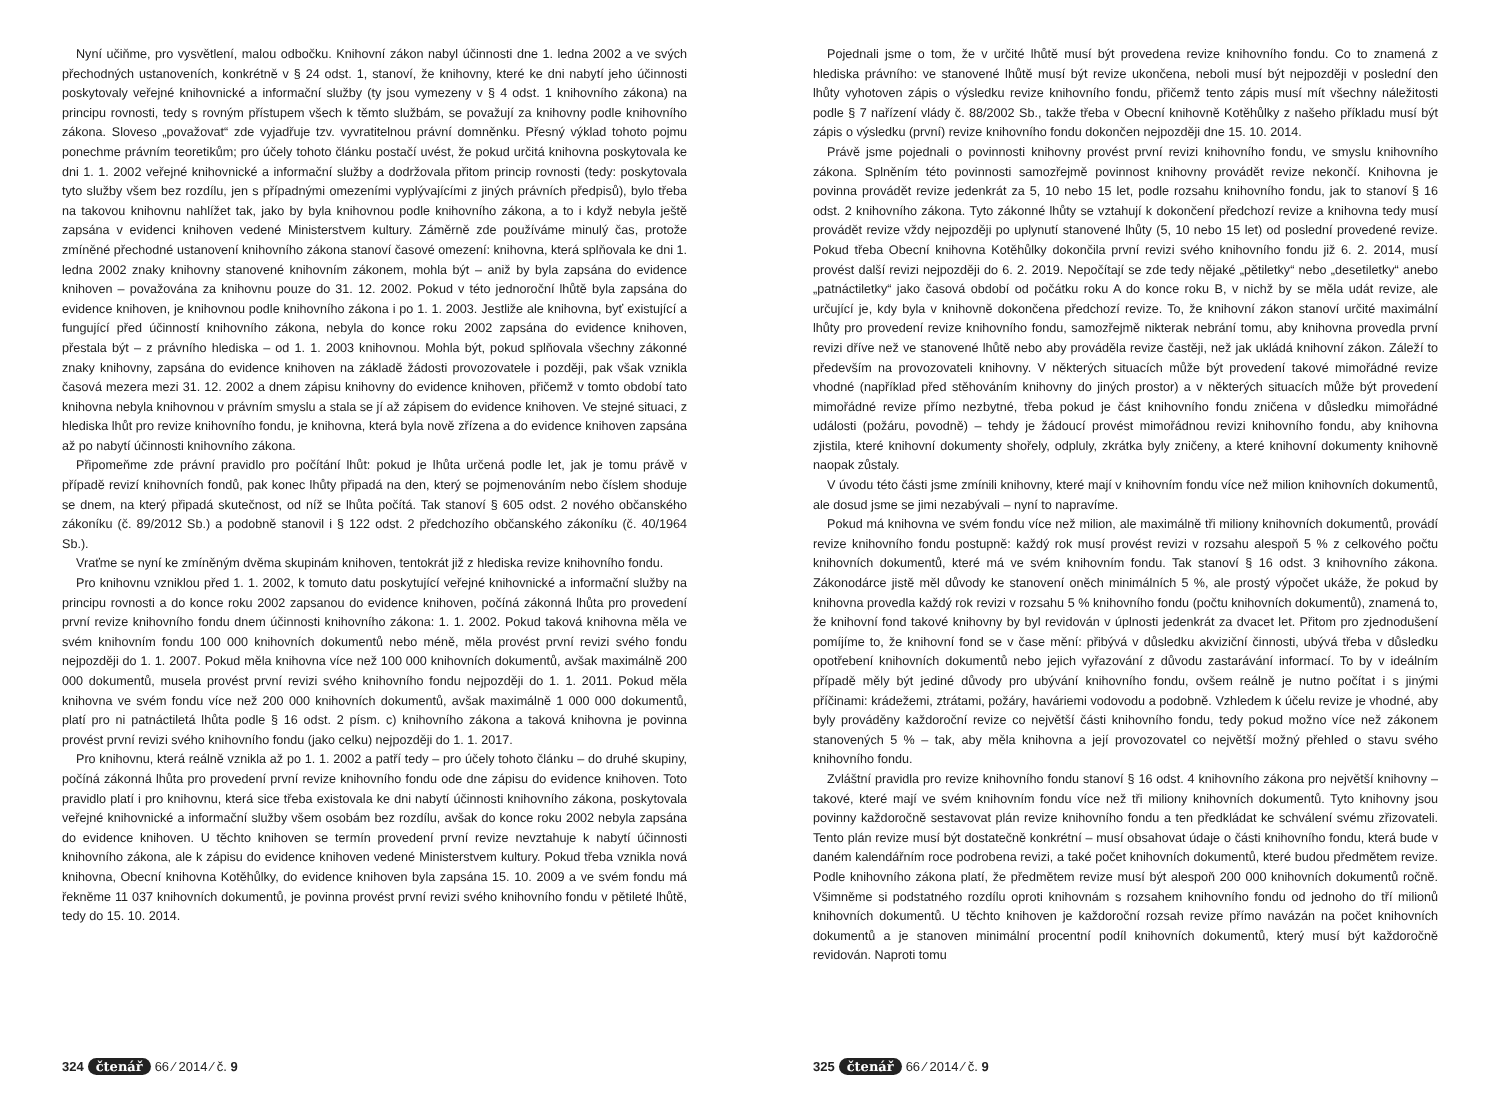Nyní učiňme, pro vysvětlení, malou odbočku. Knihovní zákon nabyl účinnosti dne 1. ledna 2002 a ve svých přechodných ustanoveních, konkrétně v § 24 odst. 1, stanoví, že knihovny, které ke dni nabytí jeho účinnosti poskytovaly veřejné knihovnické a informační služby (ty jsou vymezeny v § 4 odst. 1 knihovního zákona) na principu rovnosti, tedy s rovným přístupem všech k těmto službám, se považují za knihovny podle knihovního zákona. Sloveso „považovat“ zde vyjadřuje tzv. vyvratitelnou právní domněnku. Přesný výklad tohoto pojmu ponechme právním teoretikům; pro účely tohoto článku postačí uvést, že pokud určitá knihovna poskytovala ke dni 1. 1. 2002 veřejné knihovnické a informační služby a dodržovala přitom princip rovnosti (tedy: poskytovala tyto služby všem bez rozdílu, jen s případnými omezeními vyplývajícími z jiných právních předpisů), bylo třeba na takovou knihovnu nahlížet tak, jako by byla knihovnou podle knihovního zákona, a to i když nebyla ještě zapsána v evidenci knihoven vedené Ministerstvem kultury. Záměrně zde používáme minulý čas, protože zmíněné přechodné ustanovení knihovního zákona stanoví časové omezení: knihovna, která splňovala ke dni 1. ledna 2002 znaky knihovny stanovené knihovním zákonem, mohla být – aniž by byla zapsána do evidence knihoven – považována za knihovnu pouze do 31. 12. 2002. Pokud v této jednoroční lhůtě byla zapsána do evidence knihoven, je knihovnou podle knihovního zákona i po 1. 1. 2003. Jestliže ale knihovna, byť existující a fungující před účinností knihovního zákona, nebyla do konce roku 2002 zapsána do evidence knihoven, přestala být – z právního hlediska – od 1. 1. 2003 knihovnou. Mohla být, pokud splňovala všechny zákonné znaky knihovny, zapsána do evidence knihoven na základě žádosti provozovatele i později, pak však vznikla časová mezera mezi 31. 12. 2002 a dnem zápisu knihovny do evidence knihoven, přičemž v tomto období tato knihovna nebyla knihovnou v právním smyslu a stala se jí až zápisem do evidence knihoven. Ve stejné situaci, z hlediska lhůt pro revize knihovního fondu, je knihovna, která byla nově zřízena a do evidence knihoven zapsána až po nabytí účinnosti knihovního zákona.
Připomeňme zde právní pravidlo pro počítání lhůt: pokud je lhůta určená podle let, jak je tomu právě v případě revizí knihovních fondů, pak konec lhůty připadá na den, který se pojmenováním nebo číslem shoduje se dnem, na který připadá skutečnost, od níž se lhůta počítá. Tak stanoví § 605 odst. 2 nového občanského zákoníku (č. 89/2012 Sb.) a podobně stanovil i § 122 odst. 2 předchozího občanského zákoníku (č. 40/1964 Sb.).
Vraťme se nyní ke zmíněným dvěma skupinám knihoven, tentokrát již z hlediska revize knihovního fondu.
Pro knihovnu vzniklou před 1. 1. 2002, k tomuto datu poskytující veřejné knihovnické a informační služby na principu rovnosti a do konce roku 2002 zapsanou do evidence knihoven, počíná zákonná lhůta pro provedení první revize knihovního fondu dnem účinnosti knihovního zákona: 1. 1. 2002. Pokud taková knihovna měla ve svém knihovním fondu 100 000 knihovních dokumentů nebo méně, měla provést první revizi svého fondu nejpozději do 1. 1. 2007. Pokud měla knihovna více než 100 000 knihovních dokumentů, avšak maximálně 200 000 dokumentů, musela provést první revizi svého knihovního fondu nejpozději do 1. 1. 2011. Pokud měla knihovna ve svém fondu více než 200 000 knihovních dokumentů, avšak maximálně 1 000 000 dokumentů, platí pro ni patnáctiletá lhůta podle § 16 odst. 2 písm. c) knihovního zákona a taková knihovna je povinna provést první revizi svého knihovního fondu (jako celku) nejpozději do 1. 1. 2017.
Pro knihovnu, která reálně vznikla až po 1. 1. 2002 a patří tedy – pro účely tohoto článku – do druhé skupiny, počíná zákonná lhůta pro provedení první revize knihovního fondu ode dne zápisu do evidence knihoven. Toto pravidlo platí i pro knihovnu, která sice třeba existovala ke dni nabytí účinnosti knihovního zákona, poskytovala veřejné knihovnické a informační služby všem osobám bez rozdílu, avšak do konce roku 2002 nebyla zapsána do evidence knihoven. U těchto knihoven se termín provedení první revize nevztahuje k nabytí účinnosti knihovního zákona, ale k zápisu do evidence knihoven vedené Ministerstvem kultury. Pokud třeba vznikla nová knihovna, Obecní knihovna Kotěhůlky, do evidence knihoven byla zapsána 15. 10. 2009 a ve svém fondu má řekněme 11 037 knihovních dokumentů, je povinna provést první revizi svého knihovního fondu v pětileté lhůtě, tedy do 15. 10. 2014.
324 čtenář 66 ⁄ 2014 ⁄ č. 9
Pojednali jsme o tom, že v určité lhůtě musí být provedena revize knihovního fondu. Co to znamená z hlediska právního: ve stanovené lhůtě musí být revize ukončena, neboli musí být nejpozději v poslední den lhůty vyhotoven zápis o výsledku revize knihovního fondu, přičemž tento zápis musí mít všechny náležitosti podle § 7 nařízení vlády č. 88/2002 Sb., takže třeba v Obecní knihovně Kotěhůlky z našeho příkladu musí být zápis o výsledku (první) revize knihovního fondu dokončen nejpozději dne 15. 10. 2014.
Právě jsme pojednali o povinnosti knihovny provést první revizi knihovního fondu, ve smyslu knihovního zákona. Splněním této povinnosti samozřejmě povinnost knihovny provádět revize nekončí. Knihovna je povinna provádět revize jedenkrát za 5, 10 nebo 15 let, podle rozsahu knihovního fondu, jak to stanoví § 16 odst. 2 knihovního zákona. Tyto zákonné lhůty se vztahují k dokončení předchozí revize a knihovna tedy musí provádět revize vždy nejpozději po uplynutí stanovené lhůty (5, 10 nebo 15 let) od poslední provedené revize. Pokud třeba Obecní knihovna Kotěhůlky dokončila první revizi svého knihovního fondu již 6. 2. 2014, musí provést další revizi nejpozději do 6. 2. 2019. Nepočítají se zde tedy nějaké „pětiletky“ nebo „desetiletky“ anebo „patnáctiletky“ jako časová období od počátku roku A do konce roku B, v nichž by se měla udát revize, ale určující je, kdy byla v knihovně dokončena předchozí revize. To, že knihovní zákon stanoví určité maximální lhůty pro provedení revize knihovního fondu, samozřejmě nikterak nebrání tomu, aby knihovna provedla první revizi dříve než ve stanovené lhůtě nebo aby prováděla revize častěji, než jak ukládá knihovní zákon. Záleží to především na provozovateli knihovny. V některých situacích může být provedení takové mimořádné revize vhodné (například před stěhováním knihovny do jiných prostor) a v některých situacích může být provedení mimořádné revize přímo nezbytné, třeba pokud je část knihovního fondu zničena v důsledku mimořádné události (požáru, povodně) – tehdy je žádoucí provést mimořádnou revizi knihovního fondu, aby knihovna zjistila, které knihovní dokumenty shořely, odpluly, zkrátka byly zničeny, a které knihovní dokumenty knihovně naopak zůstaly.
V úvodu této části jsme zmínili knihovny, které mají v knihovním fondu více než milion knihovních dokumentů, ale dosud jsme se jimi nezabývali – nyní to napravíme.
Pokud má knihovna ve svém fondu více než milion, ale maximálně tři miliony knihovních dokumentů, provádí revize knihovního fondu postupně: každý rok musí provést revizi v rozsahu alespoň 5 % z celkového počtu knihovních dokumentů, které má ve svém knihovním fondu. Tak stanoví § 16 odst. 3 knihovního zákona. Zákonodárce jistě měl důvody ke stanovení oněch minimálních 5 %, ale prostý výpočet ukáže, že pokud by knihovna provedla každý rok revizi v rozsahu 5 % knihovního fondu (počtu knihovních dokumentů), znamená to, že knihovní fond takové knihovny by byl revidován v úplnosti jedenkrát za dvacet let. Přitom pro zjednodušení pomíjíme to, že knihovní fond se v čase mění: přibývá v důsledku akviziční činnosti, ubývá třeba v důsledku opotřebení knihovních dokumentů nebo jejich vyřazování z důvodu zastarávání informací. To by v ideálním případě měly být jediné důvody pro ubývání knihovního fondu, ovšem reálně je nutno počítat i s jinými příčinami: krádežemi, ztrátami, požáry, haváriemi vodovodu a podobně. Vzhledem k účelu revize je vhodné, aby byly prováděny každoroční revize co největší části knihovního fondu, tedy pokud možno více než zákonem stanovených 5 % – tak, aby měla knihovna a její provozovatel co největší možný přehled o stavu svého knihovního fondu.
Zvláštní pravidla pro revize knihovního fondu stanoví § 16 odst. 4 knihovního zákona pro největší knihovny – takové, které mají ve svém knihovním fondu více než tři miliony knihovních dokumentů. Tyto knihovny jsou povinny každoročně sestavovat plán revize knihovního fondu a ten předkládat ke schválení svému zřizovateli. Tento plán revize musí být dostatečně konkrétní – musí obsahovat údaje o části knihovního fondu, která bude v daném kalendářním roce podrobena revizi, a také počet knihovních dokumentů, které budou předmětem revize. Podle knihovního zákona platí, že předmětem revize musí být alespoň 200 000 knihovních dokumentů ročně. Všimněme si podstatného rozdílu oproti knihovnám s rozsahem knihovního fondu od jednoho do tří milionů knihovních dokumentů. U těchto knihoven je každoroční rozsah revize přímo navázán na počet knihovních dokumentů a je stanoven minimální procentní podíl knihovních dokumentů, který musí být každoročně revidován. Naproti tomu
325 čtenář 66 ⁄ 2014 ⁄ č. 9